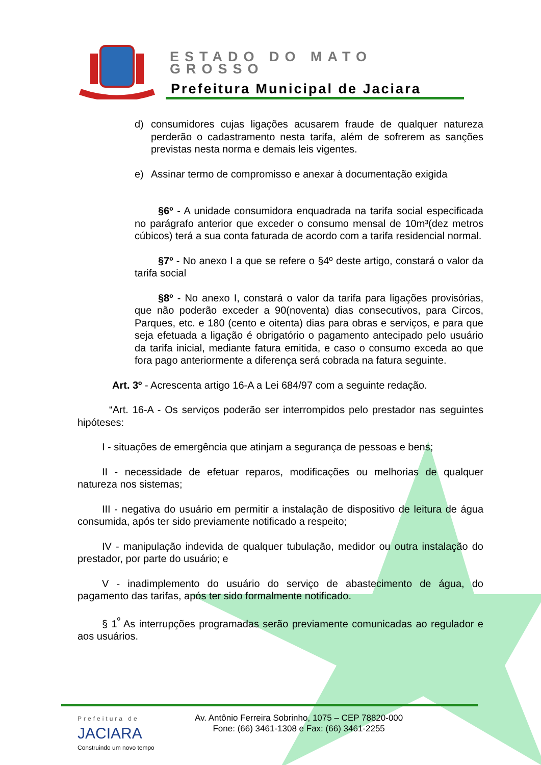ESTADO DO MATO GROSSO
Prefeitura Municipal de Jaciara
d) consumidores cujas ligações acusarem fraude de qualquer natureza perderão o cadastramento nesta tarifa, além de sofrerem as sanções previstas nesta norma e demais leis vigentes.
e) Assinar termo de compromisso e anexar à documentação exigida
§6º - A unidade consumidora enquadrada na tarifa social especificada no parágrafo anterior que exceder o consumo mensal de 10m³(dez metros cúbicos) terá a sua conta faturada de acordo com a tarifa residencial normal.
§7º - No anexo I a que se refere o §4º deste artigo, constará o valor da tarifa social
§8º - No anexo I, constará o valor da tarifa para ligações provisórias, que não poderão exceder a 90(noventa) dias consecutivos, para Circos, Parques, etc. e 180 (cento e oitenta) dias para obras e serviços, e para que seja efetuada a ligação é obrigatório o pagamento antecipado pelo usuário da tarifa inicial, mediante fatura emitida, e caso o consumo exceda ao que fora pago anteriormente a diferença será cobrada na fatura seguinte.
Art. 3º - Acrescenta artigo 16-A a Lei 684/97 com a seguinte redação.
“Art. 16-A - Os serviços poderão ser interrompidos pelo prestador nas seguintes hipóteses:
I - situações de emergência que atinjam a segurança de pessoas e bens;
II - necessidade de efetuar reparos, modificações ou melhorias de qualquer natureza nos sistemas;
III - negativa do usuário em permitir a instalação de dispositivo de leitura de água consumida, após ter sido previamente notificado a respeito;
IV - manipulação indevida de qualquer tubulação, medidor ou outra instalação do prestador, por parte do usuário; e
V - inadimplemento do usuário do serviço de abastecimento de água, do pagamento das tarifas, após ter sido formalmente notificado.
§ 1<sup>º</sup> As interrupções programadas serão previamente comunicadas ao regulador e aos usuários.
Prefeitura de
JACIARA
Construindo um novo tempo
Av. Antônio Ferreira Sobrinho, 1075 – CEP 78820-000
Fone: (66) 3461-1308 e Fax: (66) 3461-2255